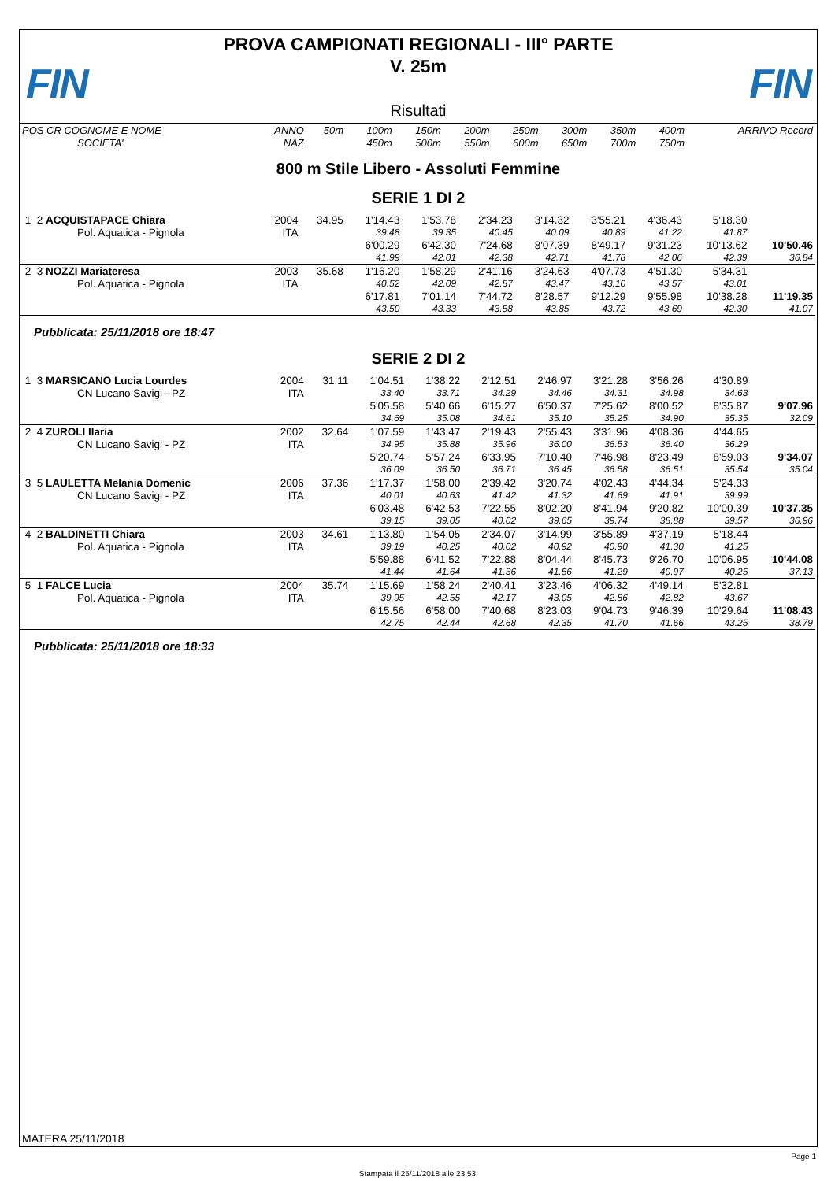FIN FIN
PROVA CAMPIONATI REGIONALI - III° PARTE
V. 25m
Risultati
| POS CR COGNOME E NOME | ANNO | 50m | 100m | 150m | 200m | 250m | 300m | 350m | 400m | ARRIVO Record |
| SOCIETA' | NAZ | | 450m | 500m | 550m | 600m | 650m | 700m | 750m | |
800 m Stile Libero - Assoluti Femmine
SERIE 1 DI 2
| 1 2 ACQUISTAPACE Chiara | 2004 | 34.95 | 1'14.43 | 1'53.78 | 2'34.23 | 3'14.32 | 3'55.21 | 4'36.43 | 5'18.30 | |
| Pol. Aquatica - Pignola | ITA | | 39.48 | 39.35 | 40.45 | 40.09 | 40.89 | 41.22 | 41.87 | |
| | | | 6'00.29 | 6'42.30 | 7'24.68 | 8'07.39 | 8'49.17 | 9'31.23 | 10'13.62 | 10'50.46 |
| | | | 41.99 | 42.01 | 42.38 | 42.71 | 41.78 | 42.06 | 42.39 | 36.84 |
| 2 3 NOZZI Mariateresa | 2003 | 35.68 | 1'16.20 | 1'58.29 | 2'41.16 | 3'24.63 | 4'07.73 | 4'51.30 | 5'34.31 | |
| Pol. Aquatica - Pignola | ITA | | 40.52 | 42.09 | 42.87 | 43.47 | 43.10 | 43.57 | 43.01 | |
| | | | 6'17.81 | 7'01.14 | 7'44.72 | 8'28.57 | 9'12.29 | 9'55.98 | 10'38.28 | 11'19.35 |
| | | | 43.50 | 43.33 | 43.58 | 43.85 | 43.72 | 43.69 | 42.30 | 41.07 |
Pubblicata: 25/11/2018 ore 18:47
SERIE 2 DI 2
| 1 3 MARSICANO Lucia Lourdes | 2004 | 31.11 | 1'04.51 | 1'38.22 | 2'12.51 | 2'46.97 | 3'21.28 | 3'56.26 | 4'30.89 | |
| CN Lucano Savigi - PZ | ITA | | 33.40 | 33.71 | 34.29 | 34.46 | 34.31 | 34.98 | 34.63 | |
| | | | 5'05.58 | 5'40.66 | 6'15.27 | 6'50.37 | 7'25.62 | 8'00.52 | 8'35.87 | 9'07.96 |
| | | | 34.69 | 35.08 | 34.61 | 35.10 | 35.25 | 34.90 | 35.35 | 32.09 |
| 2 4 ZUROLI Ilaria | 2002 | 32.64 | 1'07.59 | 1'43.47 | 2'19.43 | 2'55.43 | 3'31.96 | 4'08.36 | 4'44.65 | |
| CN Lucano Savigi - PZ | ITA | | 34.95 | 35.88 | 35.96 | 36.00 | 36.53 | 36.40 | 36.29 | |
| | | | 5'20.74 | 5'57.24 | 6'33.95 | 7'10.40 | 7'46.98 | 8'23.49 | 8'59.03 | 9'34.07 |
| | | | 36.09 | 36.50 | 36.71 | 36.45 | 36.58 | 36.51 | 35.54 | 35.04 |
| 3 5 LAULETTA Melania Domenic | 2006 | 37.36 | 1'17.37 | 1'58.00 | 2'39.42 | 3'20.74 | 4'02.43 | 4'44.34 | 5'24.33 | |
| CN Lucano Savigi - PZ | ITA | | 40.01 | 40.63 | 41.42 | 41.32 | 41.69 | 41.91 | 39.99 | |
| | | | 6'03.48 | 6'42.53 | 7'22.55 | 8'02.20 | 8'41.94 | 9'20.82 | 10'00.39 | 10'37.35 |
| | | | 39.15 | 39.05 | 40.02 | 39.65 | 39.74 | 38.88 | 39.57 | 36.96 |
| 4 2 BALDINETTI Chiara | 2003 | 34.61 | 1'13.80 | 1'54.05 | 2'34.07 | 3'14.99 | 3'55.89 | 4'37.19 | 5'18.44 | |
| Pol. Aquatica - Pignola | ITA | | 39.19 | 40.25 | 40.02 | 40.92 | 40.90 | 41.30 | 41.25 | |
| | | | 5'59.88 | 6'41.52 | 7'22.88 | 8'04.44 | 8'45.73 | 9'26.70 | 10'06.95 | 10'44.08 |
| | | | 41.44 | 41.64 | 41.36 | 41.56 | 41.29 | 40.97 | 40.25 | 37.13 |
| 5 1 FALCE Lucia | 2004 | 35.74 | 1'15.69 | 1'58.24 | 2'40.41 | 3'23.46 | 4'06.32 | 4'49.14 | 5'32.81 | |
| Pol. Aquatica - Pignola | ITA | | 39.95 | 42.55 | 42.17 | 43.05 | 42.86 | 42.82 | 43.67 | |
| | | | 6'15.56 | 6'58.00 | 7'40.68 | 8'23.03 | 9'04.73 | 9'46.39 | 10'29.64 | 11'08.43 |
| | | | 42.75 | 42.44 | 42.68 | 42.35 | 41.70 | 41.66 | 43.25 | 38.79 |
Pubblicata: 25/11/2018 ore 18:33
MATERA 25/11/2018
Page 1
Stampata il 25/11/2018 alle 23:53